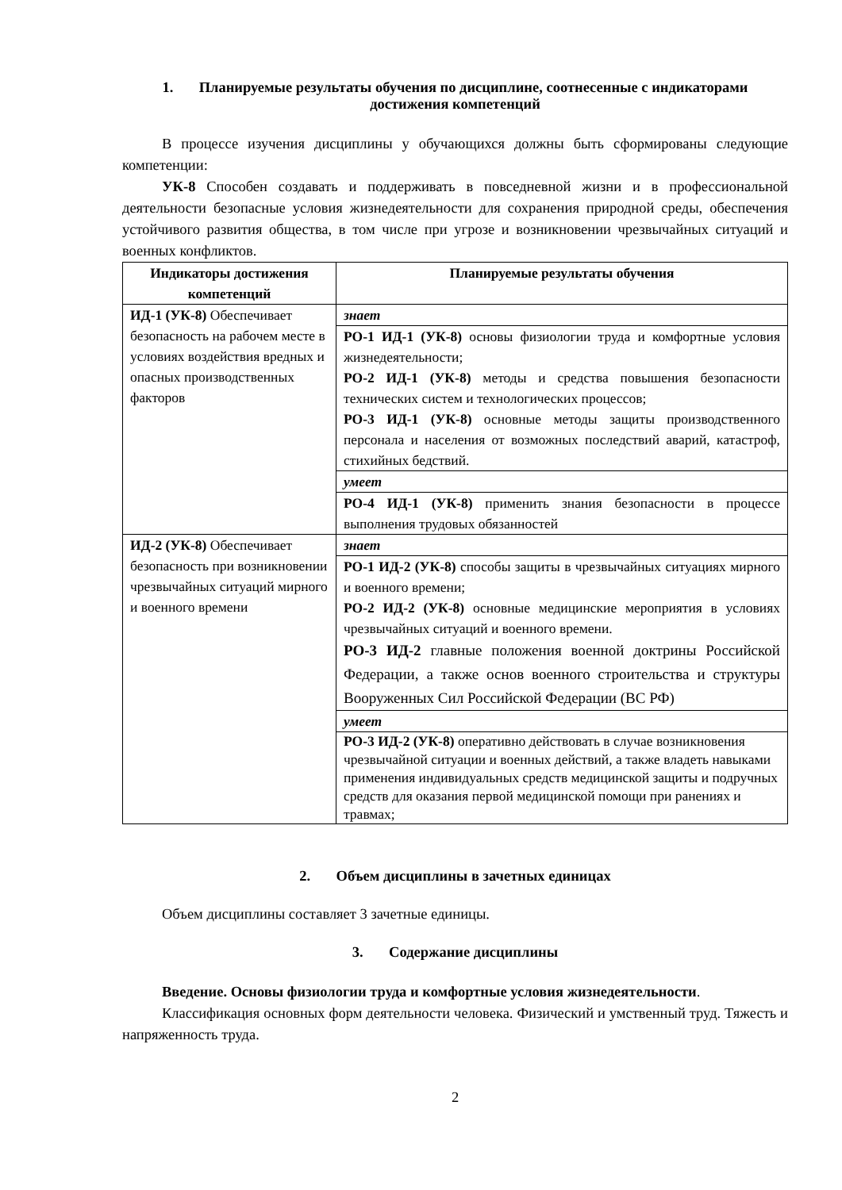1. Планируемые результаты обучения по дисциплине, соотнесенные с индикаторами достижения компетенций
В процессе изучения дисциплины у обучающихся должны быть сформированы следующие компетенции:
УК-8 Способен создавать и поддерживать в повседневной жизни и в профессиональной деятельности безопасные условия жизнедеятельности для сохранения природной среды, обеспечения устойчивого развития общества, в том числе при угрозе и возникновении чрезвычайных ситуаций и военных конфликтов.
| Индикаторы достижения компетенций | Планируемые результаты обучения |
| --- | --- |
| ИД-1 (УК-8) Обеспечивает безопасность на рабочем месте в условиях воздействия вредных и опасных производственных факторов | знает |
| | РО-1 ИД-1 (УК-8) основы физиологии труда и комфортные условия жизнедеятельности; РО-2 ИД-1 (УК-8) методы и средства повышения безопасности технических систем и технологических процессов; РО-3 ИД-1 (УК-8) основные методы защиты производственного персонала и населения от возможных последствий аварий, катастроф, стихийных бедствий. |
| | умеет |
| | РО-4 ИД-1 (УК-8) применить знания безопасности в процессе выполнения трудовых обязанностей |
| ИД-2 (УК-8) Обеспечивает безопасность при возникновении чрезвычайных ситуаций мирного и военного времени | знает |
| | РО-1 ИД-2 (УК-8) способы защиты в чрезвычайных ситуациях мирного и военного времени; РО-2 ИД-2 (УК-8) основные медицинские мероприятия в условиях чрезвычайных ситуаций и военного времени. РО-3 ИД-2 главные положения военной доктрины Российской Федерации, а также основ военного строительства и структуры Вооруженных Сил Российской Федерации (ВС РФ) |
| | умеет |
| | РО-3 ИД-2 (УК-8) оперативно действовать в случае возникновения чрезвычайной ситуации и военных действий, а также владеть навыками применения индивидуальных средств медицинской защиты и подручных средств для оказания первой медицинской помощи при ранениях и травмах; |
2. Объем дисциплины в зачетных единицах
Объем дисциплины составляет 3 зачетные единицы.
3. Содержание дисциплины
Введение. Основы физиологии труда и комфортные условия жизнедеятельности.
Классификация основных форм деятельности человека. Физический и умственный труд. Тяжесть и напряженность труда.
2